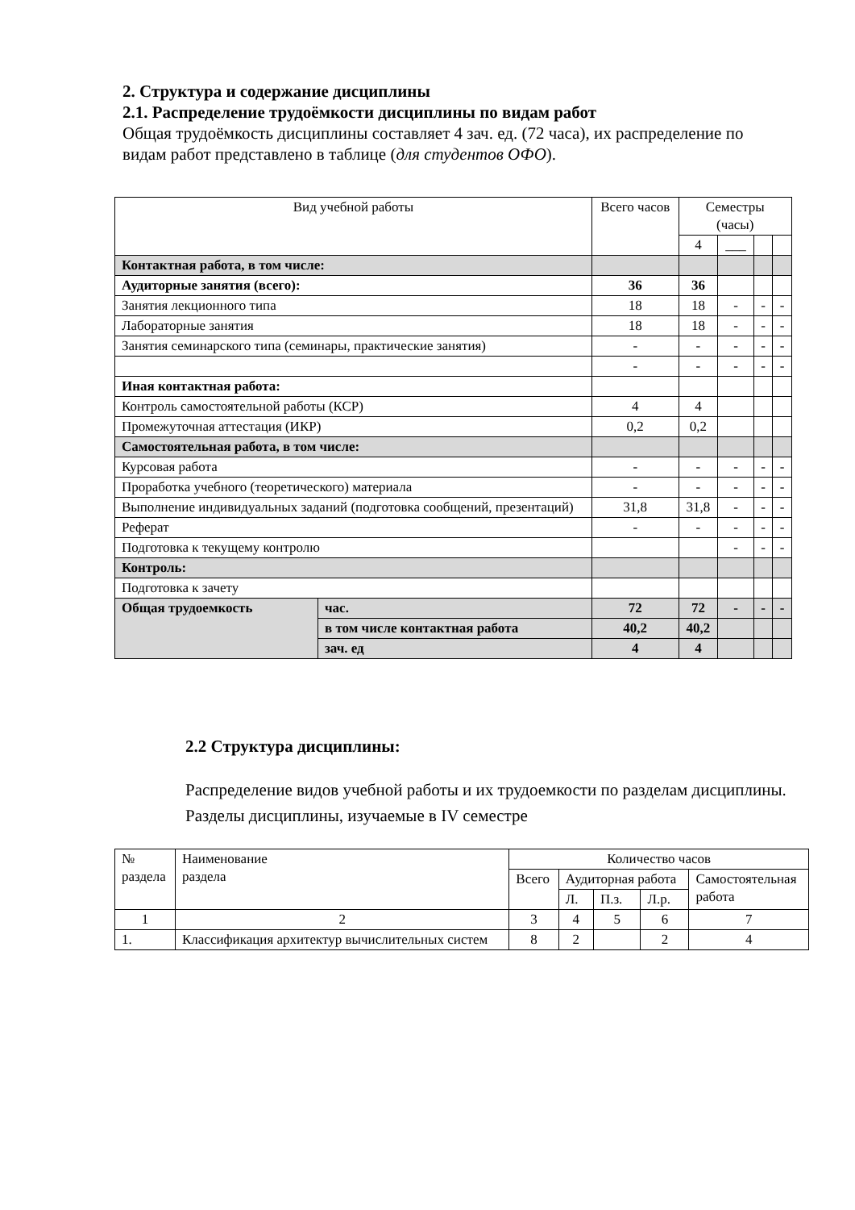2. Структура и содержание дисциплины
2.1. Распределение трудоёмкости дисциплины по видам работ
Общая трудоёмкость дисциплины составляет 4 зач. ед. (72 часа), их распределение по видам работ представлено в таблице (для студентов ОФО).
| Вид учебной работы | | Всего часов | Семестры (часы) | | | |
| --- | --- | --- | --- | --- | --- | --- |
| | | | 4 | ___ | | |
| Контактная работа, в том числе: | | | | | | |
| Аудиторные занятия (всего): | | 36 | 36 | | | |
| Занятия лекционного типа | | 18 | 18 | - | - | - |
| Лабораторные занятия | | 18 | 18 | - | - | - |
| Занятия семинарского типа (семинары, практические занятия) | | - | - | - | - | - |
| | | - | - | - | - | - |
| Иная контактная работа: | | | | | | |
| Контроль самостоятельной работы (КСР) | | 4 | 4 | | | |
| Промежуточная аттестация (ИКР) | | 0,2 | 0,2 | | | |
| Самостоятельная работа, в том числе: | | | | | | |
| Курсовая работа | | - | - | - | - | - |
| Проработка учебного (теоретического) материала | | - | - | - | - | - |
| Выполнение индивидуальных заданий (подготовка сообщений, презентаций) | | 31,8 | 31,8 | - | - | - |
| Реферат | | - | - | - | - | - |
| Подготовка к текущему контролю | | | | - | - | - |
| Контроль: | | | | | | |
| Подготовка к зачету | | | | | | |
| Общая трудоемкость | час. | 72 | 72 | - | - | - |
| | в том числе контактная работа | 40,2 | 40,2 | | | |
| | зач. ед | 4 | 4 | | | |
2.2 Структура дисциплины:
Распределение видов учебной работы и их трудоемкости по разделам дисциплины.
Разделы дисциплины, изучаемые в IV семестре
| № раздела | Наименование раздела | Количество часов | | | | |
| | | Всего | Аудиторная работа | | | Самостоятельная работа |
| | | | Л. | П.з. | Л.р. | |
| 1 | 2 | 3 | 4 | 5 | 6 | 7 |
| 1. | Классификация архитектур вычислительных систем | 8 | 2 | | 2 | 4 |